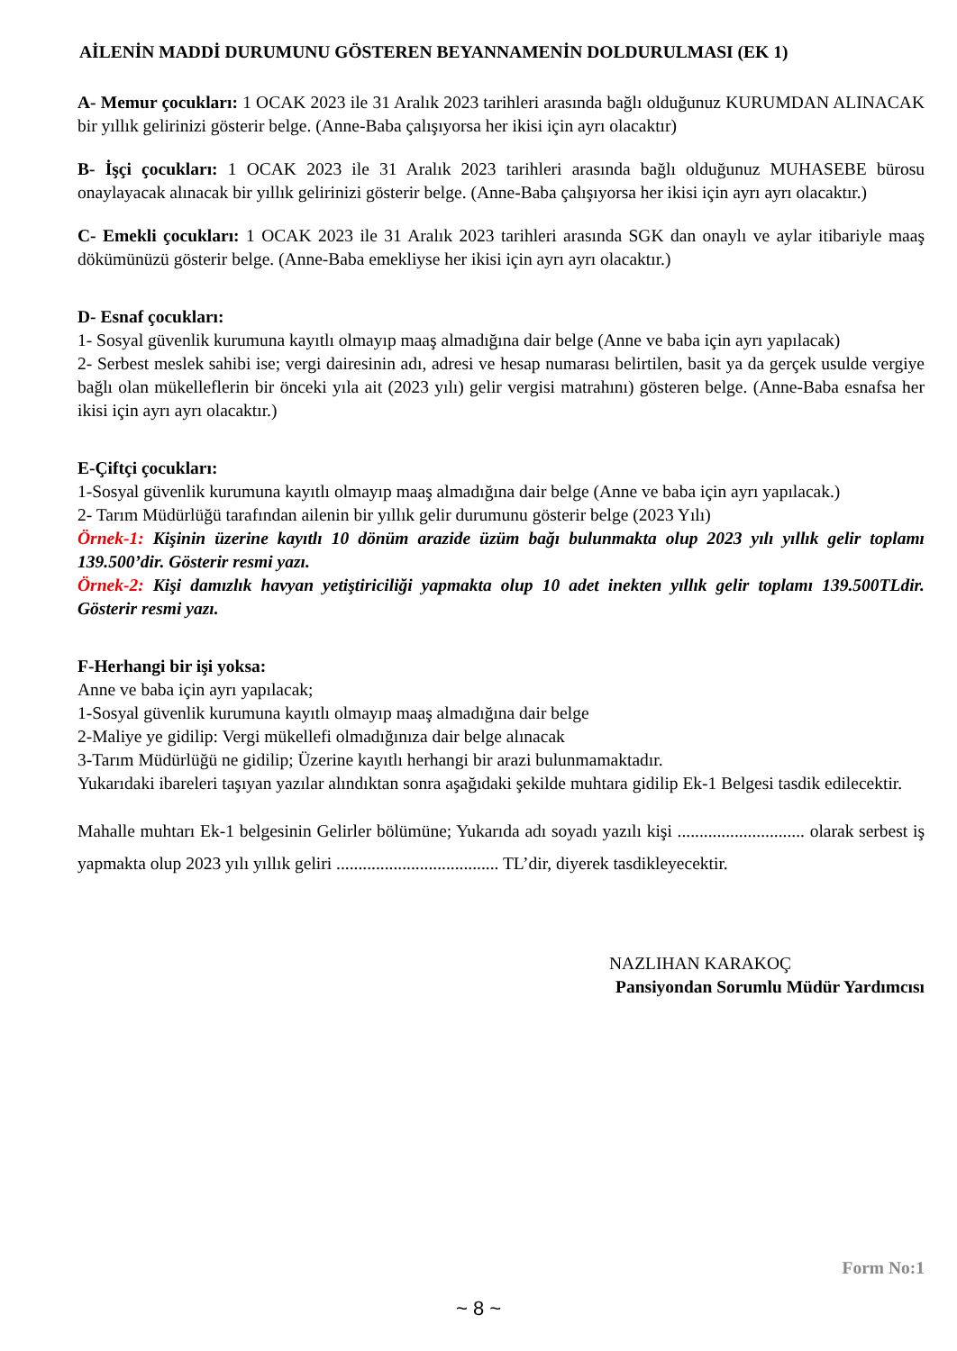AİLENİN MADDİ DURUMUNU GÖSTEREN BEYANNAMENİN DOLDURULMASI (EK 1)
A- Memur çocukları: 1 OCAK 2023 ile 31 Aralık 2023 tarihleri arasında bağlı olduğunuz KURUMDAN ALINACAK bir yıllık gelirinizi gösterir belge. (Anne-Baba çalışıyorsa her ikisi için ayrı olacaktır)
B- İşçi çocukları: 1 OCAK 2023 ile 31 Aralık 2023 tarihleri arasında bağlı olduğunuz MUHASEBE bürosu onaylayacak alınacak bir yıllık gelirinizi gösterir belge. (Anne-Baba çalışıyorsa her ikisi için ayrı ayrı olacaktır.)
C- Emekli çocukları: 1 OCAK 2023 ile 31 Aralık 2023 tarihleri arasında SGK dan onaylı ve aylar itibariyle maaş dökümünüzü gösterir belge. (Anne-Baba emekliyse her ikisi için ayrı ayrı olacaktır.)
D- Esnaf çocukları:
1- Sosyal güvenlik kurumuna kayıtlı olmayıp maaş almadığına dair belge (Anne ve baba için ayrı yapılacak)
2- Serbest meslek sahibi ise; vergi dairesinin adı, adresi ve hesap numarası belirtilen, basit ya da gerçek usulde vergiye bağlı olan mükelleflerin bir önceki yıla ait (2023 yılı) gelir vergisi matrahını) gösteren belge. (Anne-Baba esnafsa her ikisi için ayrı ayrı olacaktır.)
E-Çiftçi çocukları:
1-Sosyal güvenlik kurumuna kayıtlı olmayıp maaş almadığına dair belge (Anne ve baba için ayrı yapılacak.)
2- Tarım Müdürlüğü tarafından ailenin bir yıllık gelir durumunu gösterir belge (2023 Yılı)
Örnek-1: Kişinin üzerine kayıtlı 10 dönüm arazide üzüm bağı bulunmakta olup 2023 yılı yıllık gelir toplamı 139.500’dir. Gösterir resmi yazı.
Örnek-2: Kişi damızlık havyan yetiştiriciliği yapmakta olup 10 adet inekten yıllık gelir toplamı 139.500TLdir. Gösterir resmi yazı.
F-Herhangi bir işi yoksa:
Anne ve baba için ayrı yapılacak;
1-Sosyal güvenlik kurumuna kayıtlı olmayıp maaş almadığına dair belge
2-Maliye ye gidilip: Vergi mükellefi olmadığınıza dair belge alınacak
3-Tarım Müdürlüğü ne gidilip; Üzerine kayıtlı herhangi bir arazi bulunmamaktadır.
Yukarıdaki ibareleri taşıyan yazılar alındıktan sonra aşağıdaki şekilde muhtara gidilip Ek-1 Belgesi tasdik edilecektir.
Mahalle muhtarı Ek-1 belgesinin Gelirler bölümüne; Yukarıda adı soyadı yazılı kişi ............................. olarak serbest iş yapmakta olup 2023 yılı yıllık geliri ..................................... TL’dir, diyerek tasdikleyecektir.
NAZLIHAN KARAKOÇ
Pansiyondan Sorumlu Müdür Yardımcısı
Form No:1
~ 8 ~